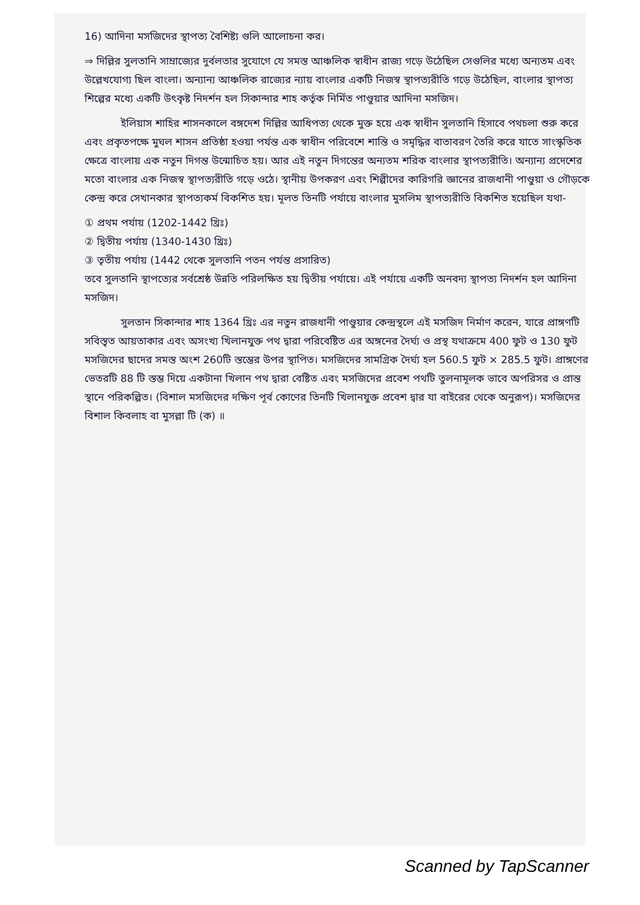16) আদিনা মসজিদের স্থাপত্য বৈশিষ্ট্য গুলি আলোচনা কর।
⇒ দিল্লির সুলতানি সাম্রাজ্যের দুর্বলতার সুযোগে যে সমস্ত আঞ্চলিক স্বাধীন রাজ্য গড়ে উঠেছিল সেগুলির মধ্যে অন্যতম এবং উল্লেখযোগ্য ছিল বাংলা। অন্যান্য আঞ্চলিক রাজ্যের ন্যায় বাংলার একটি নিজস্ব স্থাপত্যরীতি গড়ে উঠেছিল, বাংলার স্থাপত্য শিল্পের মধ্যে একটি উৎকৃষ্ট নিদর্শন হল সিকান্দার শাহ কর্তৃক নির্মিত পাণ্ডুয়ার আদিনা মসজিদ।
ইলিয়াস শাহির শাসনকালে বঙ্গদেশ দিল্লির আধিপত্য থেকে মুক্ত হয়ে এক স্বাধীন সুলতানি হিসাবে পথচলা শুরু করে এবং প্রকৃতপক্ষে মুঘল শাসন প্রতিষ্ঠা হওয়া পর্যন্ত এক স্বাধীন পরিবেশে শান্তি ও সমৃদ্ধির বাতাবরণ তৈরি করে যাতে সাংস্কৃতিক ক্ষেত্রে বাংলায় এক নতুন দিগন্ত উন্মোচিত হয়। আর এই নতুন দিগন্তের অন্যতম শরিক বাংলার স্থাপত্যরীতি। অন্যান্য প্রদেশের মতো বাংলার এক নিজস্ব স্থাপত্যরীতি গড়ে ওঠে। স্থানীয় উপকরণ এবং শিল্পীদের কারিগরি জ্ঞানের রাজধানী পাণ্ডুয়া ও গৌড়কে কেন্দ্র করে সেখানকার স্থাপত্যকর্ম বিকশিত হয়। মূলত তিনটি পর্যায়ে বাংলার মুসলিম স্থাপত্যরীতি বিকশিত হয়েছিল যথা-
① প্রথম পর্যায় (1202-1442 খ্রিঃ)
② দ্বিতীয় পর্যায় (1340-1430 খ্রিঃ)
③ তৃতীয় পর্যায় (1442 থেকে সুলতানি পতন পর্যন্ত প্রসারিত)
তবে সুলতানি স্থাপত্যের সর্বশ্রেষ্ঠ উন্নতি পরিলক্ষিত হয় দ্বিতীয় পর্যায়ে। এই পর্যায়ে একটি অনবদ্য স্থাপত্য নিদর্শন হল আদিনা মসজিদ।
সুলতান সিকান্দার শাহ 1364 খ্রিঃ এর নতুন রাজধানী পাণ্ডুয়ার কেন্দ্রস্থলে এই মসজিদ নির্মাণ করেন, যারে প্রাঙ্গণটি সবিস্তৃত আয়তাকার এবং অসংখ্য খিলানযুক্ত পথ দ্বারা পরিবেষ্টিত এর অঙ্গনের দৈর্ঘ্য ও প্রস্থ যথাক্রমে 400 ফুট ও 130 ফুট মসজিদের ছাদের সমস্ত অংশ 260টি স্তম্ভের উপর স্থাপিত। মসজিদের সামগ্রিক দৈর্ঘ্য হল 560.5 ফুট × 285.5 ফুট। প্রাঙ্গণের ভেতরটি 88 টি স্তম্ভ দিয়ে একটানা খিলান পথ দ্বারা বেষ্টিত এবং মসজিদের প্রবেশ পথটি তুলনামূলক ভাবে অপরিসর ও প্রান্ত স্থানে পরিকল্পিত। (বিশাল মসজিদের দক্ষিণ পূর্ব কোণের তিনটি খিলানযুক্ত প্রবেশ দ্বার যা বাইরের থেকে অনুরূপ)। মসজিদের বিশাল কিবলাহ বা মুসল্লা টি (ক) ॥
Scanned by TapScanner